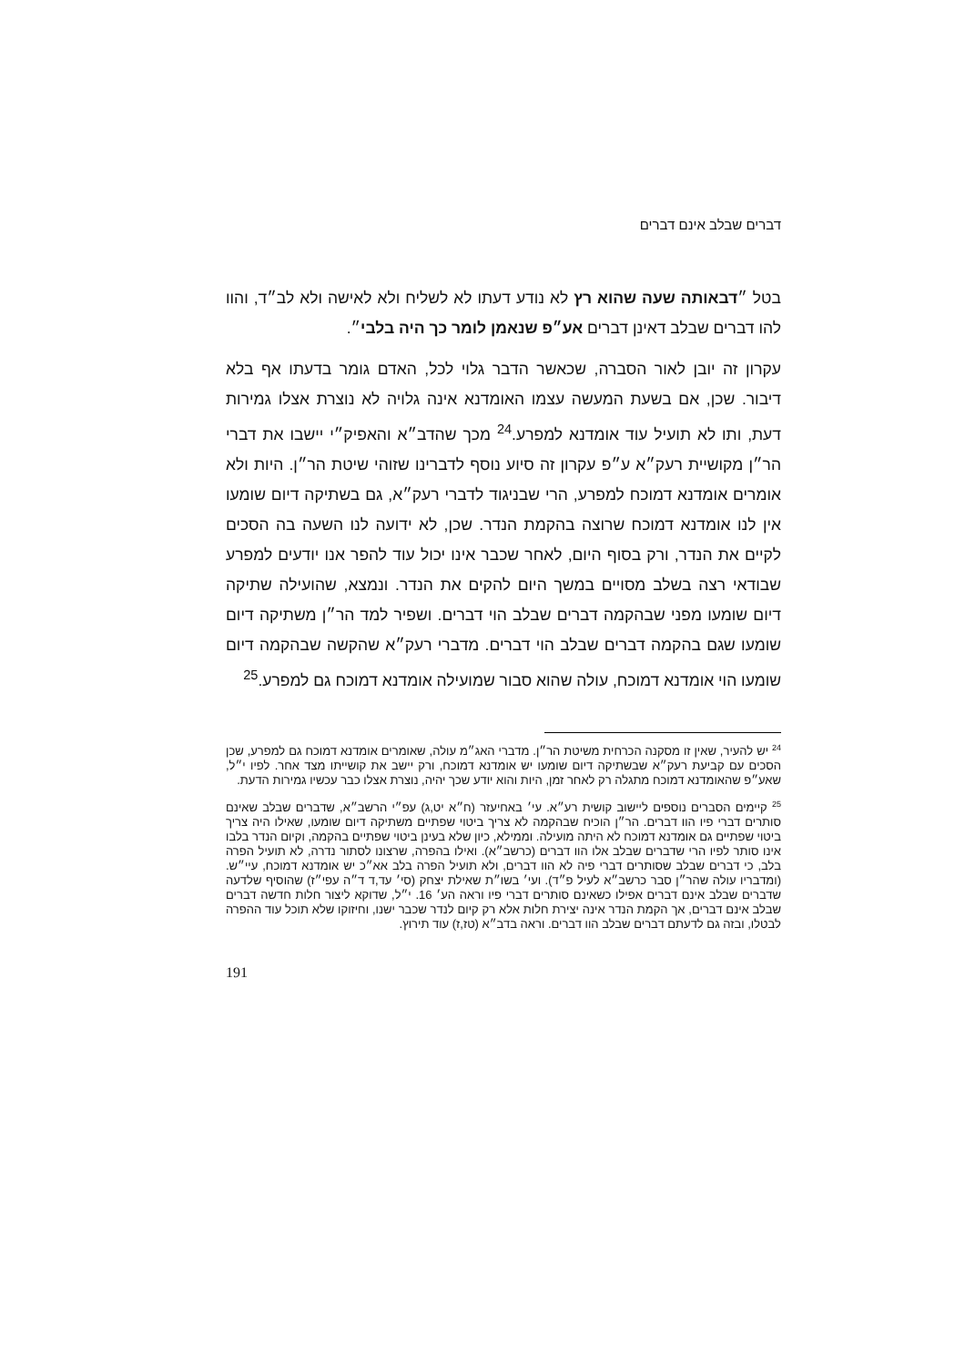דברים שבלב אינם דברים
בטל ״דבאותה שעה שהוא רץ לא נודע דעתו לא לשליח ולא לאישה ולא לב״ד, והוו להו דברים שבלב דאינן דברים אע״פ שנאמן לומר כך היה בלבי״.
עקרון זה יובן לאור הסברה, שכאשר הדבר גלוי לכל, האדם גומר בדעתו אף בלא דיבור. שכן, אם בשעת המעשה עצמו האומדנא אינה גלויה לא נוצרת אצלו גמירות דעת, ותו לא תועיל עוד אומדנא למפרע.<sup>24</sup> מכך שהדב״א והאפיק״י יישבו את דברי הר״ן מקושיית רעק״א ע״פ עקרון זה סיוע נוסף לדברינו שזוהי שיטת הר״ן. היות ולא אומרים אומדנא דמוכח למפרע, הרי שבניגוד לדברי רעק״א, גם בשתיקה דיום שומעו אין לנו אומדנא דמוכח שרוצה בהקמת הנדר. שכן, לא ידועה לנו השעה בה הסכים לקיים את הנדר, ורק בסוף היום, לאחר שכבר אינו יכול עוד להפר אנו יודעים למפרע שבודאי רצה בשלב מסויים במשך היום להקים את הנדר. ונמצא, שהועילה שתיקה דיום שומעו מפני שבהקמה דברים שבלב הוי דברים. ושפיר למד הר״ן משתיקה דיום שומעו שגם בהקמה דברים שבלב הוי דברים. מדברי רעק״א שהקשה שבהקמה דיום שומעו הוי אומדנא דמוכח, עולה שהוא סבור שמועילה אומדנא דמוכח גם למפרע.<sup>25</sup>
<sup>24</sup> יש להעיר, שאין זו מסקנה הכרחית משיטת הר״ן. מדברי האג״מ עולה, שאומרים אומדנא דמוכח גם למפרע, שכן הסכים עם קביעת רעק״א שבשתיקה דיום שומעו יש אומדנא דמוכח, ורק יישב את קושייתו מצד אחר. לפיו י״ל, שאע״פ שהאומדנא דמוכח מתגלה רק לאחר זמן, היות והוא יודע שכך יהיה, נוצרת אצלו כבר עכשיו גמירות הדעת.
<sup>25</sup> קיימים הסברים נוספים ליישוב קושית רע״א. עי׳ באחיעזר (ח״א יט,ג) עפ״י הרשב״א, שדברים שבלב שאינם סותרים דברי פיו הוו דברים. הר״ן הוכיח שבהקמה לא צריך ביטוי שפתיים משתיקה דיום שומעו, שאילו היה צריך ביטוי שפתיים גם אומדנא דמוכח לא היתה מועילה. וממילא, כיון שלא בעינן ביטוי שפתיים בהקמה, וקיום הנדר בלבו אינו סותר לפיו הרי שדברים שבלב אלו הוו דברים (כרשב״א). ואילו בהפרה, שרצונו לסתור נדרה, לא תועיל הפרה בלב, כי דברים שבלב שסותרים דברי פיה לא הוו דברים, ולא תועיל הפרה בלב אא״כ יש אומדנא דמוכח, עיי״ש. (ומדבריו עולה שהר״ן סבר כרשב״א לעיל פ״ד). ועי׳ בשו״ת שאילת יצחק (סי׳ עד,ד ד״ה עפי״ז) שהוסיף שלדעה שדברים שבלב אינם דברים אפילו כשאינם סותרים דברי פיו וראה הע׳ 16. י״ל, שדוקא ליצור חלות חדשה דברים שבלב אינם דברים, אך הקמת הנדר אינה יצירת חלות אלא רק קיום לנדר שכבר ישנו, וחיזוקו שלא תוכל עוד ההפרה לבטלו, ובזה גם לדעתם דברים שבלב הוו דברים. וראה בדב״א (טז,ז) עוד תירוץ.
191